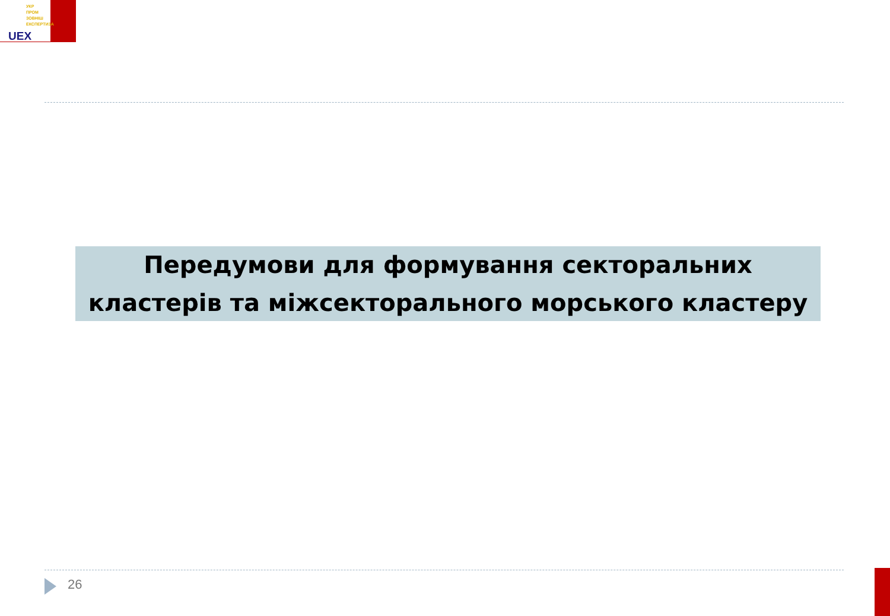УКР
ПРОМ
ЗОВНІШ
ЕКСПЕРТИЗА
UEX
Передумови для формування секторальних
кластерів та міжсекторального морського кластеру
26